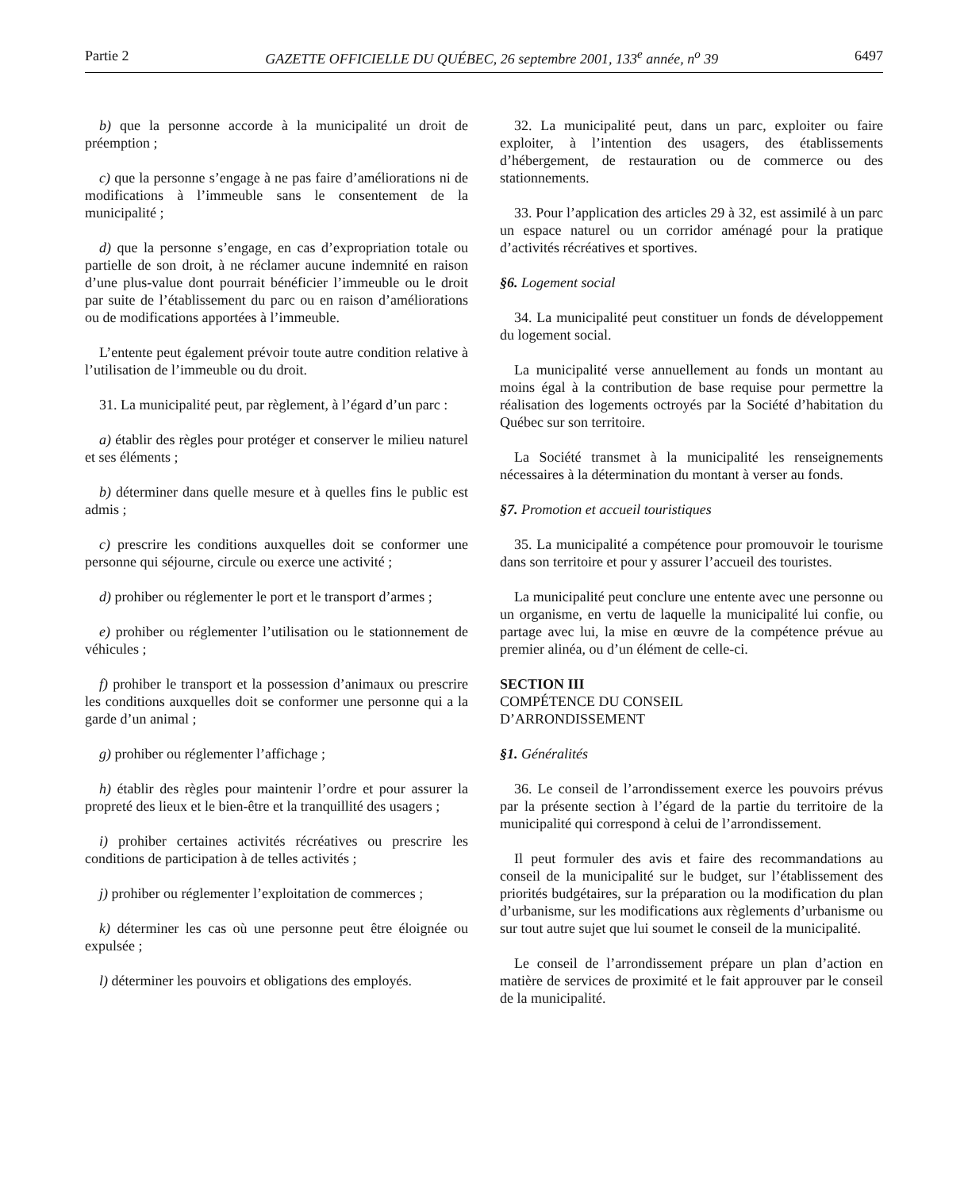Partie 2 GAZETTE OFFICIELLE DU QUÉBEC, 26 septembre 2001, 133<sup>e</sup> année, n<sup>o</sup> 39 6497
b) que la personne accorde à la municipalité un droit de préemption ;
c) que la personne s’engage à ne pas faire d’améliorations ni de modifications à l’immeuble sans le consentement de la municipalité ;
d) que la personne s’engage, en cas d’expropriation totale ou partielle de son droit, à ne réclamer aucune indemnité en raison d’une plus-value dont pourrait bénéficier l’immeuble ou le droit par suite de l’établissement du parc ou en raison d’améliorations ou de modifications apportées à l’immeuble.
L’entente peut également prévoir toute autre condition relative à l’utilisation de l’immeuble ou du droit.
31. La municipalité peut, par règlement, à l’égard d’un parc :
a) établir des règles pour protéger et conserver le milieu naturel et ses éléments ;
b) déterminer dans quelle mesure et à quelles fins le public est admis ;
c) prescrire les conditions auxquelles doit se conformer une personne qui séjourne, circule ou exerce une activité ;
d) prohiber ou réglementer le port et le transport d’armes ;
e) prohiber ou réglementer l’utilisation ou le stationnement de véhicules ;
f) prohiber le transport et la possession d’animaux ou prescrire les conditions auxquelles doit se conformer une personne qui a la garde d’un animal ;
g) prohiber ou réglementer l’affichage ;
h) établir des règles pour maintenir l’ordre et pour assurer la propreté des lieux et le bien-être et la tranquillité des usagers ;
i) prohiber certaines activités récréatives ou prescrire les conditions de participation à de telles activités ;
j) prohiber ou réglementer l’exploitation de commerces ;
k) déterminer les cas où une personne peut être éloignée ou expulsée ;
l) déterminer les pouvoirs et obligations des employés.
32. La municipalité peut, dans un parc, exploiter ou faire exploiter, à l’intention des usagers, des établissements d’hébergement, de restauration ou de commerce ou des stationnements.
33. Pour l’application des articles 29 à 32, est assimilé à un parc un espace naturel ou un corridor aménagé pour la pratique d’activités récréatives et sportives.
§6. Logement social
34. La municipalité peut constituer un fonds de développement du logement social.
La municipalité verse annuellement au fonds un montant au moins égal à la contribution de base requise pour permettre la réalisation des logements octroyés par la Société d’habitation du Québec sur son territoire.
La Société transmet à la municipalité les renseignements nécessaires à la détermination du montant à verser au fonds.
§7. Promotion et accueil touristiques
35. La municipalité a compétence pour promouvoir le tourisme dans son territoire et pour y assurer l’accueil des touristes.
La municipalité peut conclure une entente avec une personne ou un organisme, en vertu de laquelle la municipalité lui confie, ou partage avec lui, la mise en œuvre de la compétence prévue au premier alinéa, ou d’un élément de celle-ci.
SECTION III
COMPÉTENCE DU CONSEIL
D’ARRONDISSEMENT
§1. Généralités
36. Le conseil de l’arrondissement exerce les pouvoirs prévus par la présente section à l’égard de la partie du territoire de la municipalité qui correspond à celui de l’arrondissement.
Il peut formuler des avis et faire des recommandations au conseil de la municipalité sur le budget, sur l’établissement des priorités budgétaires, sur la préparation ou la modification du plan d’urbanisme, sur les modifications aux règlements d’urbanisme ou sur tout autre sujet que lui soumet le conseil de la municipalité.
Le conseil de l’arrondissement prépare un plan d’action en matière de services de proximité et le fait approuver par le conseil de la municipalité.